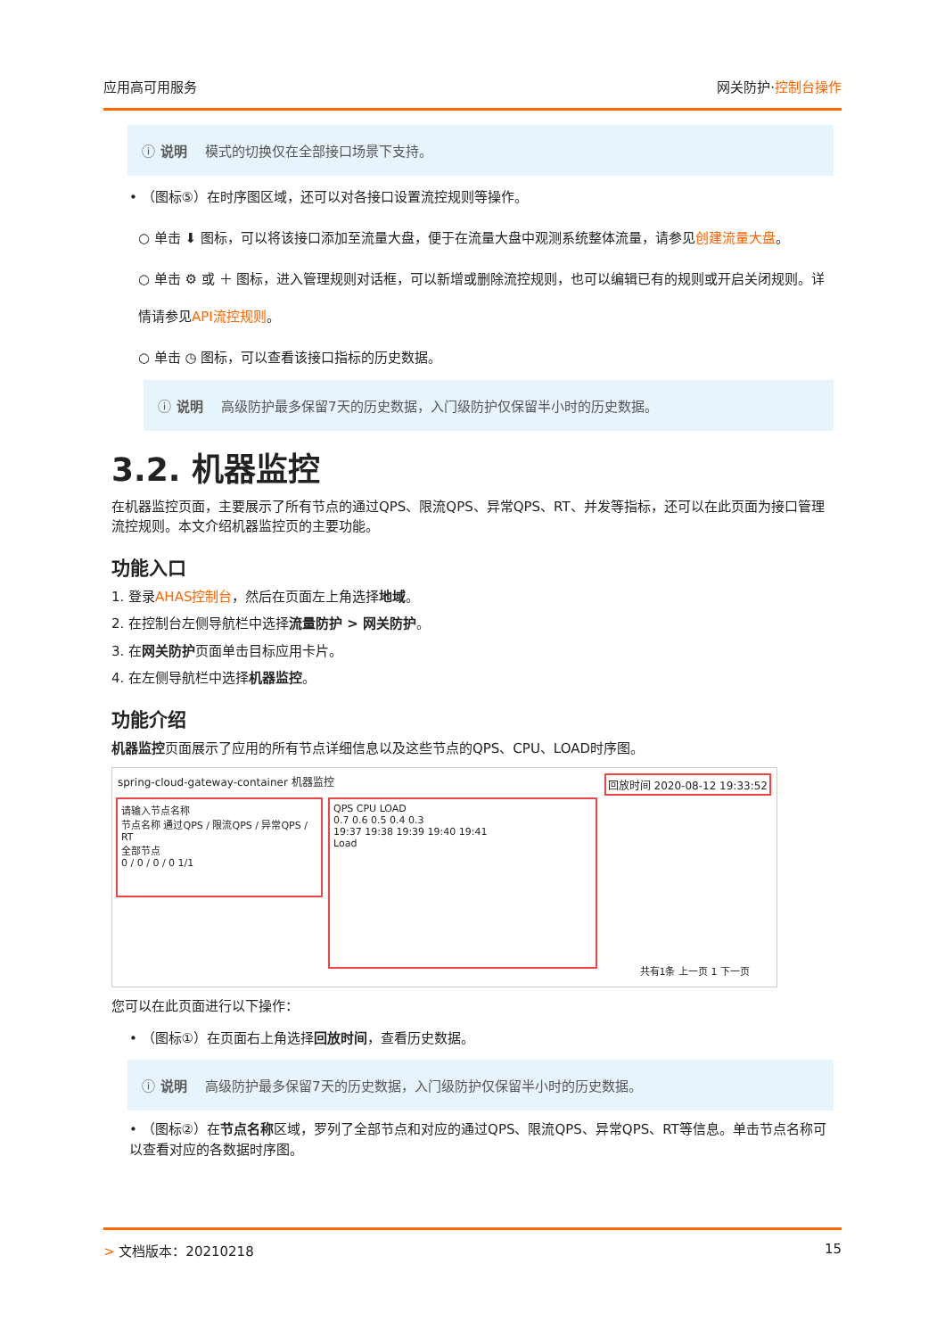应用高可用服务 网关防护·控制台操作
ⓘ 说明 模式的切换仅在全部接口场景下支持。
• （图标⑤）在时序图区域，还可以对各接口设置流控规则等操作。
○ 单击 ⬇ 图标，可以将该接口添加至流量大盘，便于在流量大盘中观测系统整体流量，请参见创建流量大盘。
○ 单击 ⚙ 或 ＋ 图标，进入管理规则对话框，可以新增或删除流控规则，也可以编辑已有的规则或开启关闭规则。详情请参见API流控规则。
○ 单击 ◷ 图标，可以查看该接口指标的历史数据。
ⓘ 说明 高级防护最多保留7天的历史数据，入门级防护仅保留半小时的历史数据。
3.2. 机器监控
在机器监控页面，主要展示了所有节点的通过QPS、限流QPS、异常QPS、RT、并发等指标，还可以在此页面为接口管理流控规则。本文介绍机器监控页的主要功能。
功能入口
1. 登录AHAS控制台，然后在页面左上角选择地域。
2. 在控制台左侧导航栏中选择流量防护 > 网关防护。
3. 在网关防护页面单击目标应用卡片。
4. 在左侧导航栏中选择机器监控。
功能介绍
机器监控页面展示了应用的所有节点详细信息以及这些节点的QPS、CPU、LOAD时序图。
spring-cloud-gateway-container 机器监控 回放时间 2020-08-12 19:33:52
请输入节点名称
节点名称 通过QPS / 限流QPS / 异常QPS / RT
全部节点
0 / 0 / 0 / 0 1/1
QPS CPU LOAD
0.7 0.6 0.5 0.4 0.3
19:37 19:38 19:39 19:40 19:41
Load
共有1条 上一页 1 下一页
您可以在此页面进行以下操作：
• （图标①）在页面右上角选择回放时间，查看历史数据。
ⓘ 说明 高级防护最多保留7天的历史数据，入门级防护仅保留半小时的历史数据。
• （图标②）在节点名称区域，罗列了全部节点和对应的通过QPS、限流QPS、异常QPS、RT等信息。单击节点名称可以查看对应的各数据时序图。
> 文档版本：20210218 15